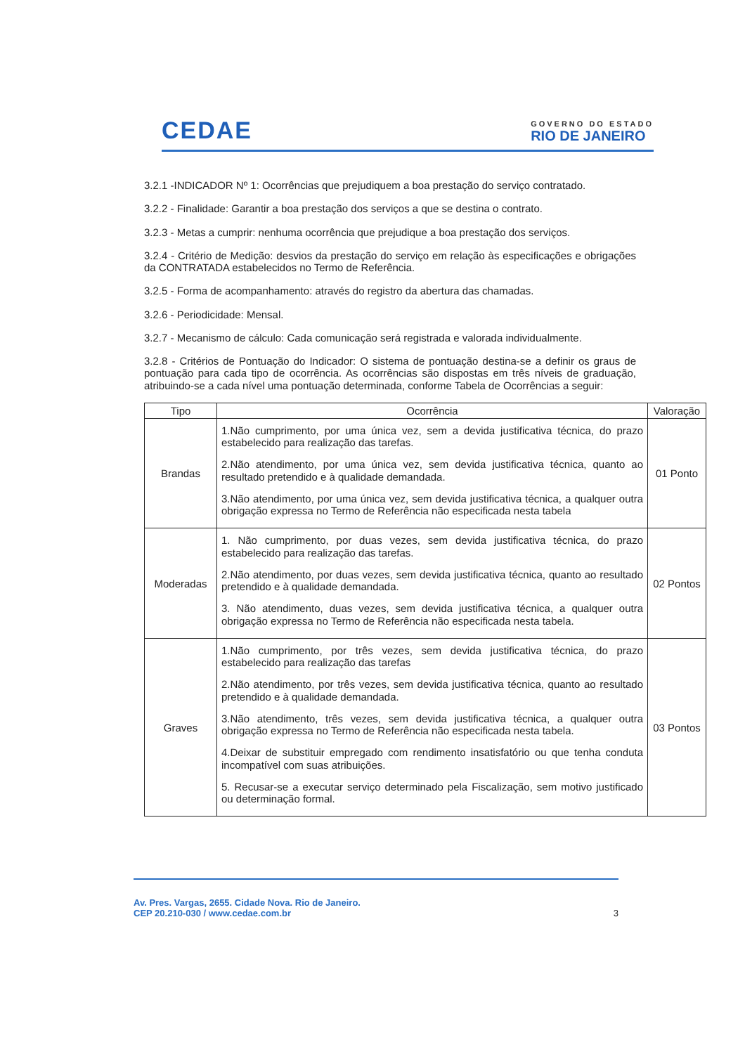CEDAE
GOVERNO DO ESTADO
RIO DE JANEIRO
3.2.1 -INDICADOR Nº 1: Ocorrências que prejudiquem a boa prestação do serviço contratado.
3.2.2 - Finalidade: Garantir a boa prestação dos serviços a que se destina o contrato.
3.2.3 - Metas a cumprir: nenhuma ocorrência que prejudique a boa prestação dos serviços.
3.2.4 - Critério de Medição: desvios da prestação do serviço em relação às especificações e obrigações da CONTRATADA estabelecidos no Termo de Referência.
3.2.5 - Forma de acompanhamento: através do registro da abertura das chamadas.
3.2.6 - Periodicidade: Mensal.
3.2.7 - Mecanismo de cálculo: Cada comunicação será registrada e valorada individualmente.
3.2.8 - Critérios de Pontuação do Indicador: O sistema de pontuação destina-se a definir os graus de pontuação para cada tipo de ocorrência. As ocorrências são dispostas em três níveis de graduação, atribuindo-se a cada nível uma pontuação determinada, conforme Tabela de Ocorrências a seguir:
| Tipo | Ocorrência | Valoração |
| --- | --- | --- |
| Brandas | 1.Não cumprimento, por uma única vez, sem a devida justificativa técnica, do prazo estabelecido para realização das tarefas. 2.Não atendimento, por uma única vez, sem devida justificativa técnica, quanto ao resultado pretendido e à qualidade demandada. 3.Não atendimento, por uma única vez, sem devida justificativa técnica, a qualquer outra obrigação expressa no Termo de Referência não especificada nesta tabela | 01 Ponto |
| Moderadas | 1. Não cumprimento, por duas vezes, sem devida justificativa técnica, do prazo estabelecido para realização das tarefas. 2.Não atendimento, por duas vezes, sem devida justificativa técnica, quanto ao resultado pretendido e à qualidade demandada. 3. Não atendimento, duas vezes, sem devida justificativa técnica, a qualquer outra obrigação expressa no Termo de Referência não especificada nesta tabela. | 02 Pontos |
| Graves | 1.Não cumprimento, por três vezes, sem devida justificativa técnica, do prazo estabelecido para realização das tarefas 2.Não atendimento, por três vezes, sem devida justificativa técnica, quanto ao resultado pretendido e à qualidade demandada. 3.Não atendimento, três vezes, sem devida justificativa técnica, a qualquer outra obrigação expressa no Termo de Referência não especificada nesta tabela. 4.Deixar de substituir empregado com rendimento insatisfatório ou que tenha conduta incompatível com suas atribuições. 5. Recusar-se a executar serviço determinado pela Fiscalização, sem motivo justificado ou determinação formal. | 03 Pontos |
Av. Pres. Vargas, 2655. Cidade Nova. Rio de Janeiro.
CEP 20.210-030 / www.cedae.com.br 3